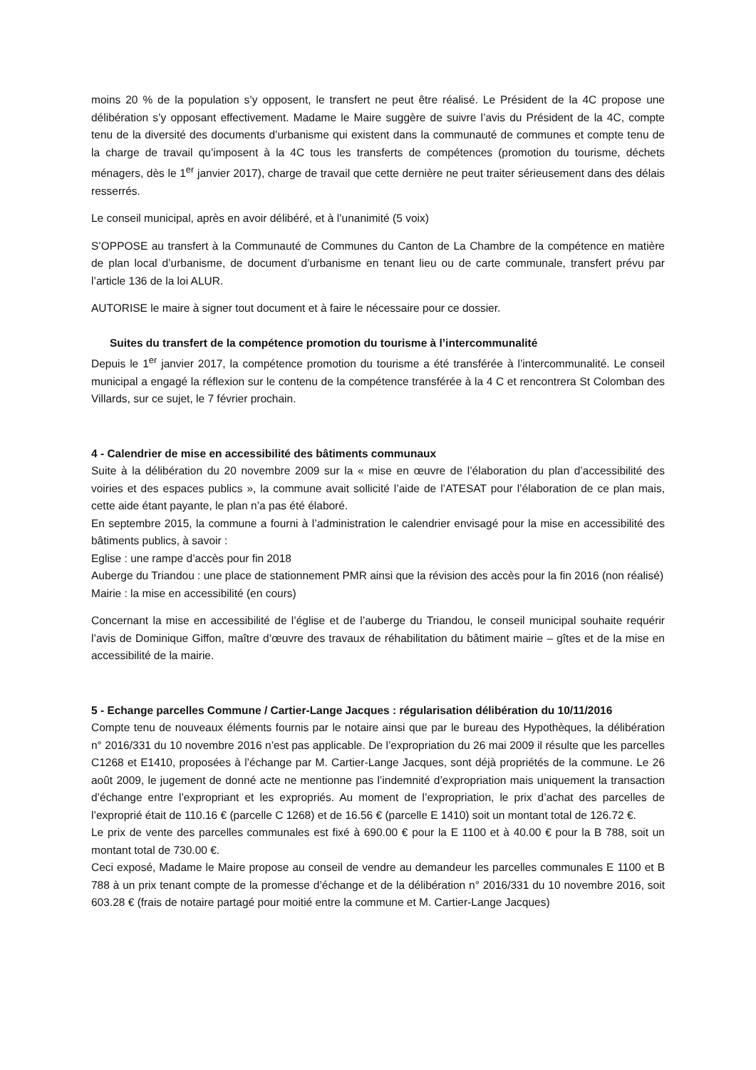moins 20 % de la population s’y opposent, le transfert ne peut être réalisé. Le Président de la 4C propose une délibération s’y opposant effectivement. Madame le Maire suggère de suivre l’avis du Président de la 4C, compte tenu de la diversité des documents d’urbanisme qui existent dans la communauté de communes et compte tenu de la charge de travail qu’imposent à la 4C tous les transferts de compétences (promotion du tourisme, déchets ménagers, dès le 1<sup>er</sup> janvier 2017), charge de travail que cette dernière ne peut traiter sérieusement dans des délais resserrés.
Le conseil municipal, après en avoir délibéré, et à l’unanimité (5 voix)
S’OPPOSE au transfert à la Communauté de Communes du Canton de La Chambre de la compétence en matière de plan local d’urbanisme, de document d’urbanisme en tenant lieu ou de carte communale, transfert prévu par l’article 136 de la loi ALUR.
AUTORISE le maire à signer tout document et à faire le nécessaire pour ce dossier.
Suites du transfert de la compétence promotion du tourisme à l’intercommunalité
Depuis le 1<sup>er</sup> janvier 2017, la compétence promotion du tourisme a été transférée à l’intercommunalité. Le conseil municipal a engagé la réflexion sur le contenu de la compétence transférée à la 4 C et rencontrera St Colomban des Villards, sur ce sujet, le 7 février prochain.
4 - Calendrier de mise en accessibilité des bâtiments communaux
Suite à la délibération du 20 novembre 2009 sur la « mise en œuvre de l’élaboration du plan d’accessibilité des voiries et des espaces publics », la commune avait sollicité l’aide de l’ATESAT pour l’élaboration de ce plan mais, cette aide étant payante, le plan n’a pas été élaboré.
En septembre 2015, la commune a fourni à l’administration le calendrier envisagé pour la mise en accessibilité des bâtiments publics, à savoir :
Eglise : une rampe d’accès pour fin 2018
Auberge du Triandou : une place de stationnement PMR ainsi que la révision des accès pour la fin 2016 (non réalisé)
Mairie : la mise en accessibilité (en cours)
Concernant la mise en accessibilité de l’église et de l’auberge du Triandou, le conseil municipal souhaite requérir l’avis de Dominique Giffon, maître d’œuvre des travaux de réhabilitation du bâtiment mairie – gîtes et de la mise en accessibilité de la mairie.
5 - Echange parcelles Commune / Cartier-Lange Jacques : régularisation délibération du 10/11/2016
Compte tenu de nouveaux éléments fournis par le notaire ainsi que par le bureau des Hypothèques, la délibération n° 2016/331 du 10 novembre 2016 n’est pas applicable. De l’expropriation du 26 mai 2009 il résulte que les parcelles C1268 et E1410, proposées à l’échange par M. Cartier-Lange Jacques, sont déjà propriétés de la commune. Le 26 août 2009, le jugement de donné acte ne mentionne pas l’indemnité d’expropriation mais uniquement la transaction d’échange entre l’expropriant et les expropriés. Au moment de l’expropriation, le prix d’achat des parcelles de l’exproprié était de 110.16 € (parcelle C 1268) et de 16.56 € (parcelle E 1410) soit un montant total de 126.72 €.
Le prix de vente des parcelles communales est fixé à 690.00 € pour la E 1100 et à 40.00 € pour la B 788, soit un montant total de 730.00 €.
Ceci exposé, Madame le Maire propose au conseil de vendre au demandeur les parcelles communales E 1100 et B 788 à un prix tenant compte de la promesse d’échange et de la délibération n° 2016/331 du 10 novembre 2016, soit 603.28 € (frais de notaire partagé pour moitié entre la commune et M. Cartier-Lange Jacques)